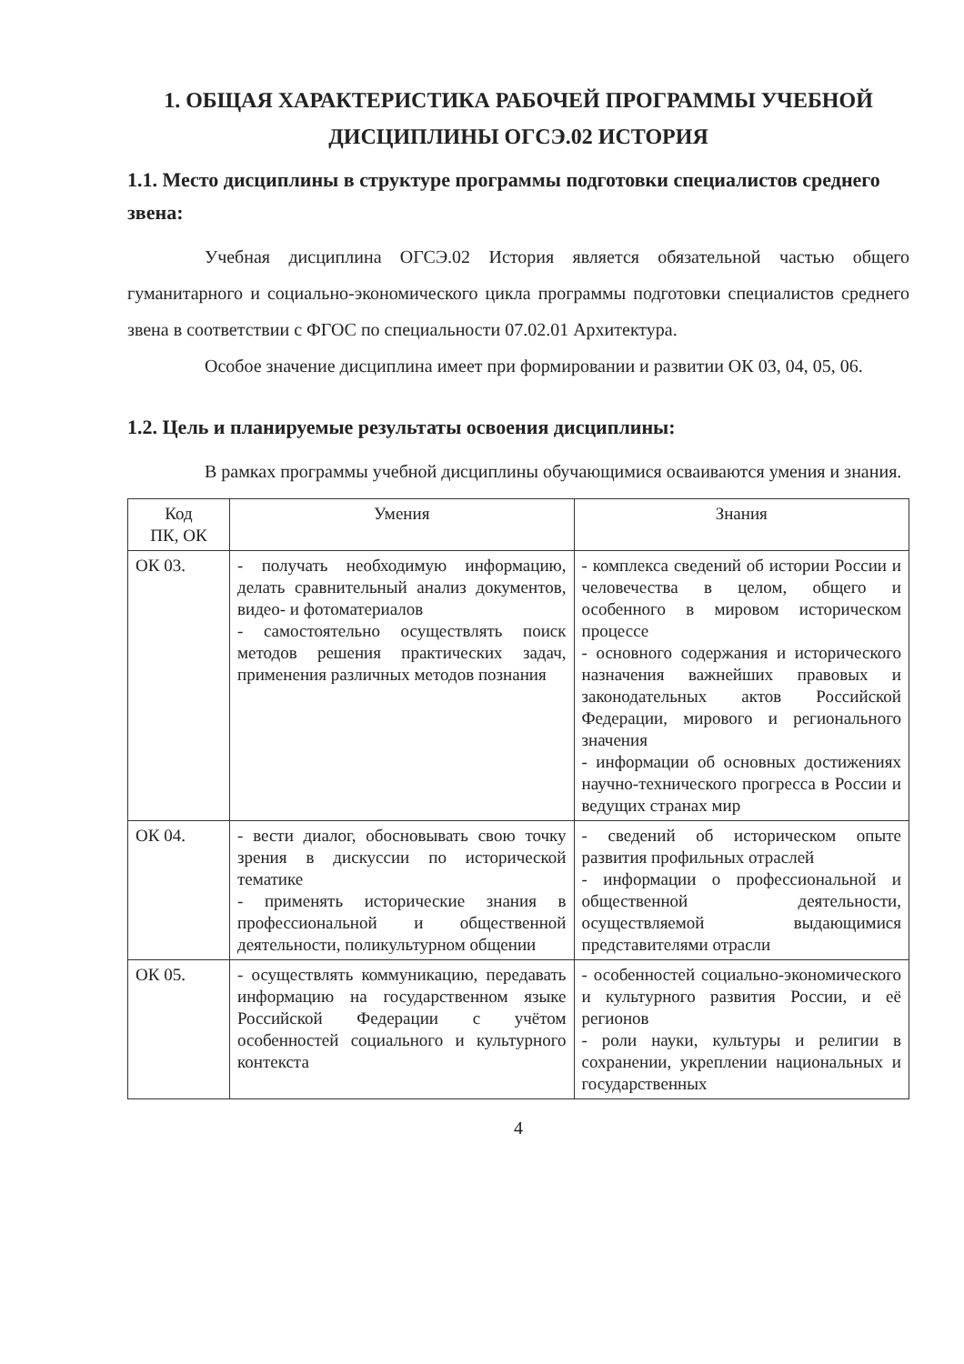1. ОБЩАЯ ХАРАКТЕРИСТИКА РАБОЧЕЙ ПРОГРАММЫ УЧЕБНОЙ ДИСЦИПЛИНЫ ОГСЭ.02 ИСТОРИЯ
1.1. Место дисциплины в структуре программы подготовки специалистов среднего звена:
Учебная дисциплина ОГСЭ.02 История является обязательной частью общего гуманитарного и социально-экономического цикла программы подготовки специалистов среднего звена в соответствии с ФГОС по специальности 07.02.01 Архитектура.
Особое значение дисциплина имеет при формировании и развитии ОК 03, 04, 05, 06.
1.2. Цель и планируемые результаты освоения дисциплины:
В рамках программы учебной дисциплины обучающимися осваиваются умения и знания.
| Код ПК, ОК | Умения | Знания |
| --- | --- | --- |
| ОК 03. | - получать необходимую информацию, делать сравнительный анализ документов, видео- и фотоматериалов - самостоятельно осуществлять поиск методов решения практических задач, применения различных методов познания | - комплекса сведений об истории России и человечества в целом, общего и особенного в мировом историческом процессе - основного содержания и исторического назначения важнейших правовых и законодательных актов Российской Федерации, мирового и регионального значения - информации об основных достижениях научно-технического прогресса в России и ведущих странах мир |
| ОК 04. | - вести диалог, обосновывать свою точку зрения в дискуссии по исторической тематике - применять исторические знания в профессиональной и общественной деятельности, поликультурном общении | - сведений об историческом опыте развития профильных отраслей - информации о профессиональной и общественной деятельности, осуществляемой выдающимися представителями отрасли |
| ОК 05. | - осуществлять коммуникацию, передавать информацию на государственном языке Российской Федерации с учётом особенностей социального и культурного контекста | - особенностей социально-экономического и культурного развития России, и её регионов - роли науки, культуры и религии в сохранении, укреплении национальных и государственных |
4